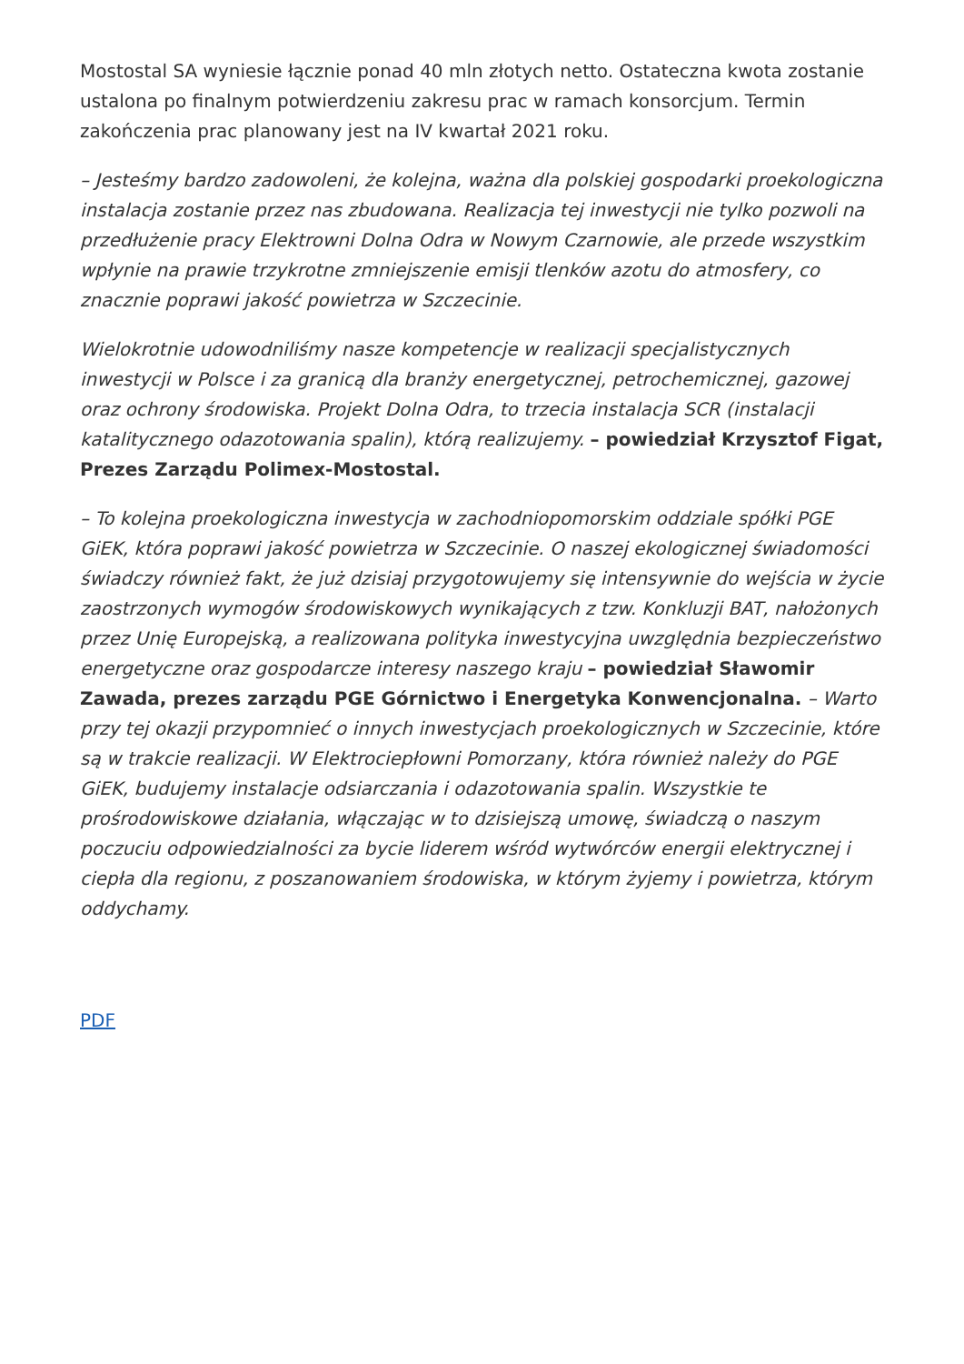Mostostal SA wyniesie łącznie ponad 40 mln złotych netto. Ostateczna kwota zostanie ustalona po finalnym potwierdzeniu zakresu prac w ramach konsorcjum. Termin zakończenia prac planowany jest na IV kwartał 2021 roku.
– Jesteśmy bardzo zadowoleni, że kolejna, ważna dla polskiej gospodarki proekologiczna instalacja zostanie przez nas zbudowana. Realizacja tej inwestycji nie tylko pozwoli na przedłużenie pracy Elektrowni Dolna Odra w Nowym Czarnowie, ale przede wszystkim wpłynie na prawie trzykrotne zmniejszenie emisji tlenków azotu do atmosfery, co znacznie poprawi jakość powietrza w Szczecinie.
Wielokrotnie udowodniliśmy nasze kompetencje w realizacji specjalistycznych inwestycji w Polsce i za granicą dla branży energetycznej, petrochemicznej, gazowej oraz ochrony środowiska. Projekt Dolna Odra, to trzecia instalacja SCR (instalacji katalitycznego odazotowania spalin), którą realizujemy. – powiedział Krzysztof Figat, Prezes Zarządu Polimex-Mostostal.
– To kolejna proekologiczna inwestycja w zachodniopomorskim oddziale spółki PGE GiEK, która poprawi jakość powietrza w Szczecinie. O naszej ekologicznej świadomości świadczy również fakt, że już dzisiaj przygotowujemy się intensywnie do wejścia w życie zaostrzonych wymogów środowiskowych wynikających z tzw. Konkluzji BAT, nałożonych przez Unię Europejską, a realizowana polityka inwestycyjna uwzględnia bezpieczeństwo energetyczne oraz gospodarcze interesy naszego kraju – powiedział Sławomir Zawada, prezes zarządu PGE Górnictwo i Energetyka Konwencjonalna. – Warto przy tej okazji przypomnieć o innych inwestycjach proekologicznych w Szczecinie, które są w trakcie realizacji. W Elektrociepłowni Pomorzany, która również należy do PGE GiEK, budujemy instalacje odsiarczania i odazotowania spalin. Wszystkie te prośrodowiskowe działania, włączając w to dzisiejszą umowę, świadczą o naszym poczuciu odpowiedzialności za bycie liderem wśród wytwórców energii elektrycznej i ciepła dla regionu, z poszanowaniem środowiska, w którym żyjemy i powietrza, którym oddychamy.
PDF